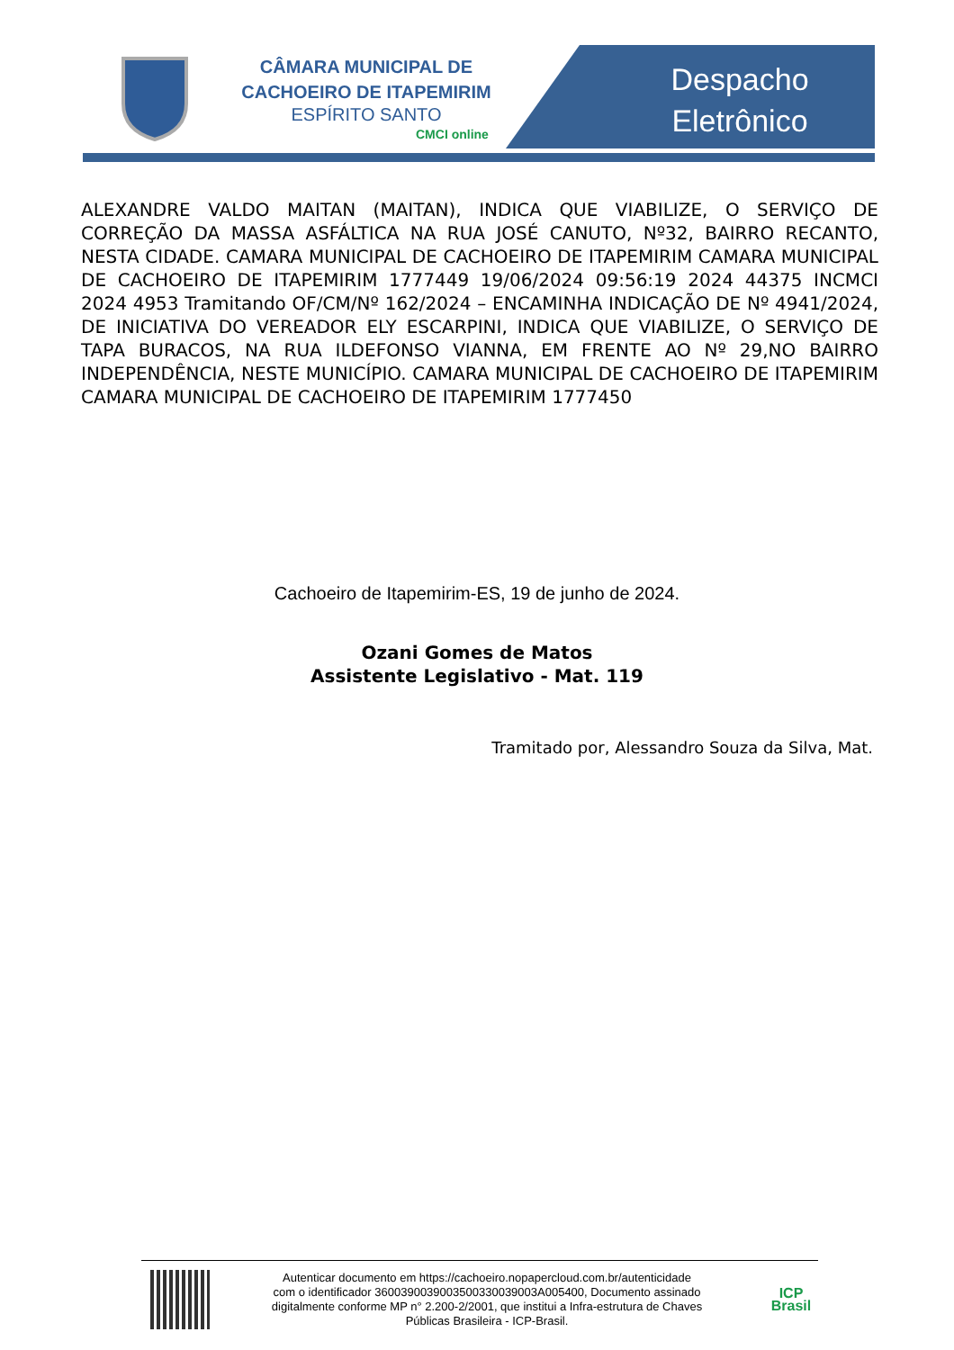CÂMARA MUNICIPAL DE
CACHOEIRO DE ITAPEMIRIM
ESPÍRITO SANTO
CMCI online
Despacho Eletrônico
ALEXANDRE VALDO MAITAN (MAITAN), INDICA QUE VIABILIZE, O SERVIÇO DE CORREÇÃO DA MASSA ASFÁLTICA NA RUA JOSÉ CANUTO, Nº32, BAIRRO RECANTO, NESTA CIDADE. CAMARA MUNICIPAL DE CACHOEIRO DE ITAPEMIRIM CAMARA MUNICIPAL DE CACHOEIRO DE ITAPEMIRIM 1777449 19/06/2024 09:56:19 2024 44375 INCMCI 2024 4953 Tramitando OF/CM/Nº 162/2024 – ENCAMINHA INDICAÇÃO DE Nº 4941/2024, DE INICIATIVA DO VEREADOR ELY ESCARPINI, INDICA QUE VIABILIZE, O SERVIÇO DE TAPA BURACOS, NA RUA ILDEFONSO VIANNA, EM FRENTE AO Nº 29,NO BAIRRO INDEPENDÊNCIA, NESTE MUNICÍPIO. CAMARA MUNICIPAL DE CACHOEIRO DE ITAPEMIRIM CAMARA MUNICIPAL DE CACHOEIRO DE ITAPEMIRIM 1777450
Cachoeiro de Itapemirim-ES, 19 de junho de 2024.
Ozani Gomes de Matos
Assistente Legislativo - Mat. 119
Tramitado por, Alessandro Souza da Silva, Mat.
Autenticar documento em https://cachoeiro.nopapercloud.com.br/autenticidade
com o identificador 3600390039003500330039003A005400, Documento assinado
digitalmente conforme MP n° 2.200-2/2001, que institui a Infra-estrutura de Chaves
Públicas Brasileira - ICP-Brasil.
ICP
Brasil